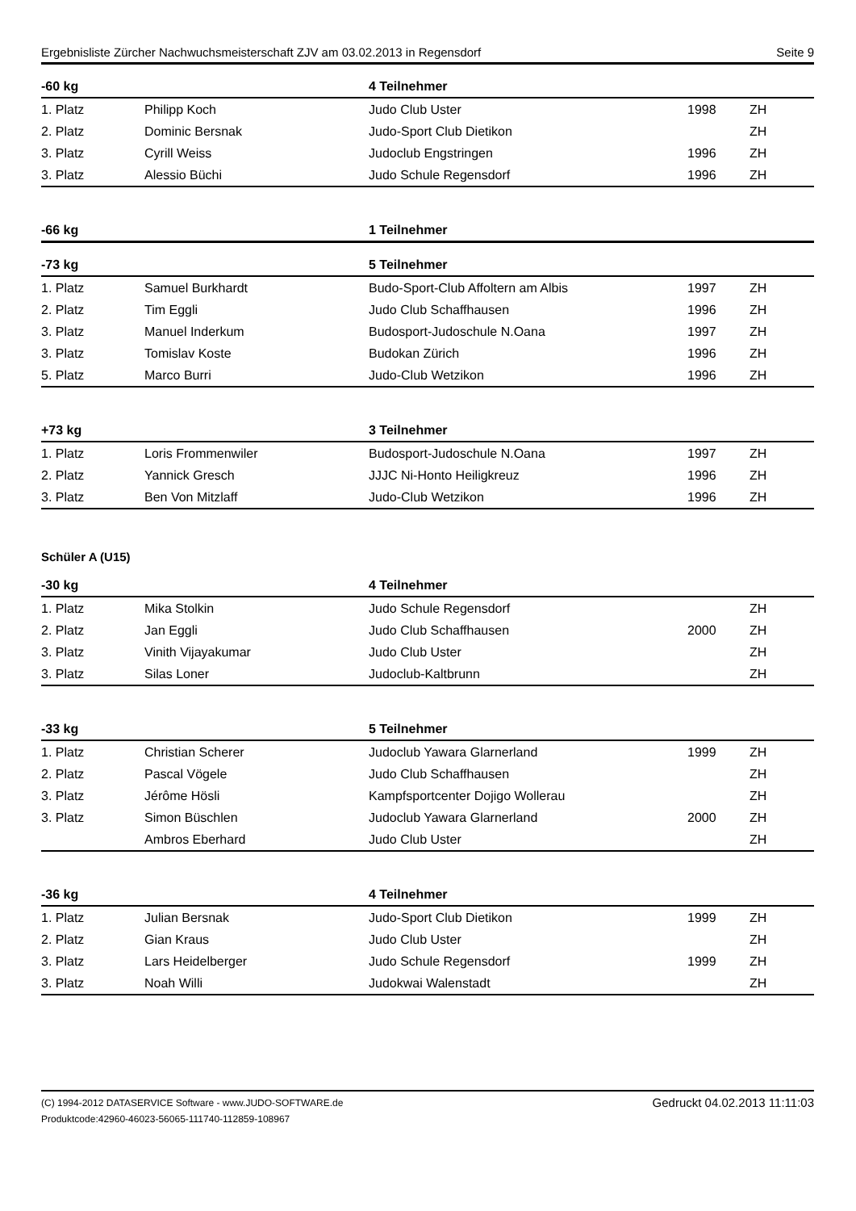Ergebnisliste Zürcher Nachwuchsmeisterschaft ZJV am 03.02.2013 in Regensdorf Seite 9
| -60 kg | | 4 Teilnehmer | | |
| --- | --- | --- | --- | --- |
| 1. Platz | Philipp Koch | Judo Club Uster | 1998 | ZH |
| 2. Platz | Dominic Bersnak | Judo-Sport Club Dietikon | | ZH |
| 3. Platz | Cyrill Weiss | Judoclub Engstringen | 1996 | ZH |
| 3. Platz | Alessio Büchi | Judo Schule Regensdorf | 1996 | ZH |
| -66 kg | | 1 Teilnehmer |
| --- | --- | --- |
| -73 kg | | 5 Teilnehmer | | |
| --- | --- | --- | --- | --- |
| 1. Platz | Samuel Burkhardt | Budo-Sport-Club Affoltern am Albis | 1997 | ZH |
| 2. Platz | Tim Eggli | Judo Club Schaffhausen | 1996 | ZH |
| 3. Platz | Manuel Inderkum | Budosport-Judoschule N.Oana | 1997 | ZH |
| 3. Platz | Tomislav Koste | Budokan Zürich | 1996 | ZH |
| 5. Platz | Marco Burri | Judo-Club Wetzikon | 1996 | ZH |
| +73 kg | | 3 Teilnehmer | | |
| --- | --- | --- | --- | --- |
| 1. Platz | Loris Frommenwiler | Budosport-Judoschule N.Oana | 1997 | ZH |
| 2. Platz | Yannick Gresch | JJJC Ni-Honto Heiligkreuz | 1996 | ZH |
| 3. Platz | Ben Von Mitzlaff | Judo-Club Wetzikon | 1996 | ZH |
Schüler A (U15)
| -30 kg | | 4 Teilnehmer | | |
| --- | --- | --- | --- | --- |
| 1. Platz | Mika Stolkin | Judo Schule Regensdorf | | ZH |
| 2. Platz | Jan Eggli | Judo Club Schaffhausen | 2000 | ZH |
| 3. Platz | Vinith Vijayakumar | Judo Club Uster | | ZH |
| 3. Platz | Silas Loner | Judoclub-Kaltbrunn | | ZH |
| -33 kg | | 5 Teilnehmer | | |
| --- | --- | --- | --- | --- |
| 1. Platz | Christian Scherer | Judoclub Yawara Glarnerland | 1999 | ZH |
| 2. Platz | Pascal Vögele | Judo Club Schaffhausen | | ZH |
| 3. Platz | Jérôme Hösli | Kampfsportcenter Dojigo Wollerau | | ZH |
| 3. Platz | Simon Büschlen | Judoclub Yawara Glarnerland | 2000 | ZH |
| | Ambros Eberhard | Judo Club Uster | | ZH |
| -36 kg | | 4 Teilnehmer | | |
| --- | --- | --- | --- | --- |
| 1. Platz | Julian Bersnak | Judo-Sport Club Dietikon | 1999 | ZH |
| 2. Platz | Gian Kraus | Judo Club Uster | | ZH |
| 3. Platz | Lars Heidelberger | Judo Schule Regensdorf | 1999 | ZH |
| 3. Platz | Noah Willi | Judokwai Walenstadt | | ZH |
(C) 1994-2012 DATASERVICE Software - www.JUDO-SOFTWARE.de
Produktcode:42960-46023-56065-111740-112859-108967
Gedruckt 04.02.2013 11:11:03